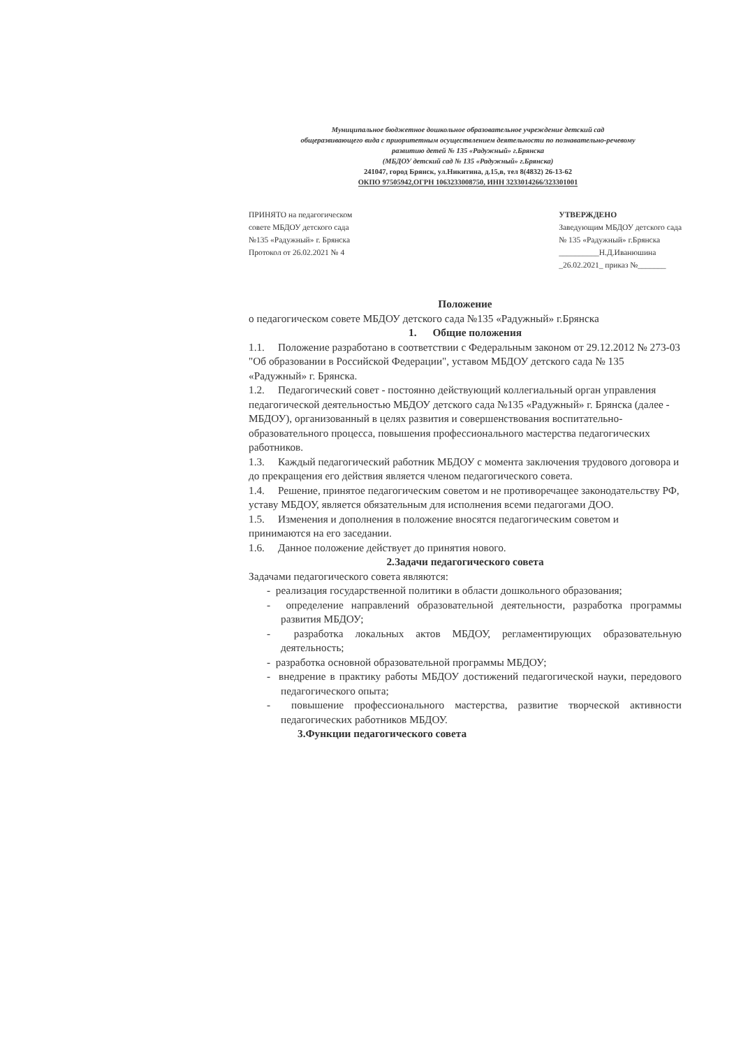Муниципальное бюджетное дошкольное образовательное учреждение детский сад
общеразвивающего вида с приоритетным осуществлением деятельности по познавательно-речевому
развитию детей № 135 «Радужный» г.Брянска
(МБДОУ детский сад № 135 «Радужный» г.Брянска)
241047, город Брянск, ул.Никитина, д.15,в, тел 8(4832) 26-13-62
ОКПО 97505942,ОГРН 1063233008750, ИНН 3233014266/323301001
ПРИНЯТО на педагогическом
совете МБДОУ детского сада
№135 «Радужный» г. Брянска
Протокол от 26.02.2021 № 4
УТВЕРЖДЕНО
Заведующим МБДОУ детского сада
№ 135 «Радужный» г.Брянска
__________Н.Д.Иванюшина
_26.02.2021_ приказ №_______
Положение
о педагогическом совете МБДОУ детского сада №135 «Радужный» г.Брянска
1. Общие положения
1.1. Положение разработано в соответствии с Федеральным законом от 29.12.2012 № 273-03 "Об образовании в Российской Федерации", уставом МБДОУ детского сада № 135 «Радужный» г. Брянска.
1.2. Педагогический совет - постоянно действующий коллегиальный орган управления педагогической деятельностью МБДОУ детского сада №135 «Радужный» г. Брянска (далее - МБДОУ), организованный в целях развития и совершенствования воспитательно-образовательного процесса, повышения профессионального мастерства педагогических работников.
1.3. Каждый педагогический работник МБДОУ с момента заключения трудового договора и до прекращения его действия является членом педагогического совета.
1.4. Решение, принятое педагогическим советом и не противоречащее законодательству РФ, уставу МБДОУ, является обязательным для исполнения всеми педагогами ДОО.
1.5. Изменения и дополнения в положение вносятся педагогическим советом и принимаются на его заседании.
1.6. Данное положение действует до принятия нового.
2.Задачи педагогического совета
Задачами педагогического совета являются:
- реализация государственной политики в области дошкольного образования;
- определение направлений образовательной деятельности, разработка программы развития МБДОУ;
- разработка локальных актов МБДОУ, регламентирующих образовательную деятельность;
- разработка основной образовательной программы МБДОУ;
- внедрение в практику работы МБДОУ достижений педагогической науки, передового педагогического опыта;
- повышение профессионального мастерства, развитие творческой активности педагогических работников МБДОУ.
3.Функции педагогического совета